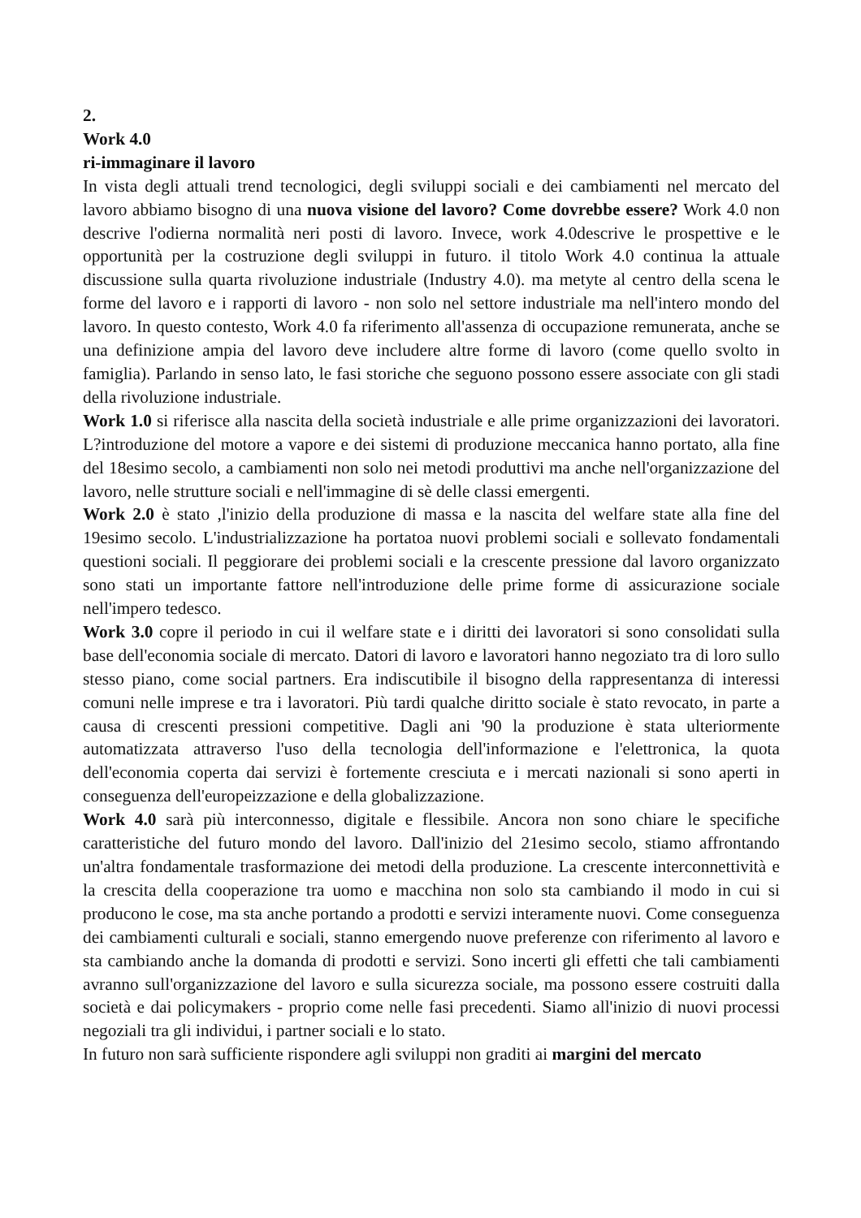2.
Work 4.0
ri-immaginare il lavoro
In vista degli attuali trend tecnologici, degli sviluppi sociali e dei cambiamenti nel mercato del lavoro abbiamo bisogno di una nuova visione del lavoro? Come dovrebbe essere? Work 4.0 non descrive l'odierna normalità neri posti di lavoro. Invece, work 4.0descrive le prospettive e le opportunità per la costruzione degli sviluppi in futuro. il titolo Work 4.0 continua la attuale discussione sulla quarta rivoluzione industriale (Industry 4.0). ma metyte al centro della scena le forme del lavoro e i rapporti di lavoro - non solo nel settore industriale ma nell'intero mondo del lavoro. In questo contesto, Work 4.0 fa riferimento all'assenza di occupazione remunerata, anche se una definizione ampia del lavoro deve includere altre forme di lavoro (come quello svolto in famiglia). Parlando in senso lato, le fasi storiche che seguono possono essere associate con gli stadi della rivoluzione industriale.
Work 1.0 si riferisce alla nascita della società industriale e alle prime organizzazioni dei lavoratori. L?introduzione del motore a vapore e dei sistemi di produzione meccanica hanno portato, alla fine del 18esimo secolo, a cambiamenti non solo nei metodi produttivi ma anche nell'organizzazione del lavoro, nelle strutture sociali e nell'immagine di sè delle classi emergenti.
Work 2.0 è stato ,l'inizio della produzione di massa e la nascita del welfare state alla fine del 19esimo secolo. L'industrializzazione ha portatoa nuovi problemi sociali e sollevato fondamentali questioni sociali. Il peggiorare dei problemi sociali e la crescente pressione dal lavoro organizzato sono stati un importante fattore nell'introduzione delle prime forme di assicurazione sociale nell'impero tedesco.
Work 3.0 copre il periodo in cui il welfare state e i diritti dei lavoratori si sono consolidati sulla base dell'economia sociale di mercato. Datori di lavoro e lavoratori hanno negoziato tra di loro sullo stesso piano, come social partners. Era indiscutibile il bisogno della rappresentanza di interessi comuni nelle imprese e tra i lavoratori. Più tardi qualche diritto sociale è stato revocato, in parte a causa di crescenti pressioni competitive. Dagli ani '90 la produzione è stata ulteriormente automatizzata attraverso l'uso della tecnologia dell'informazione e l'elettronica, la quota dell'economia coperta dai servizi è fortemente cresciuta e i mercati nazionali si sono aperti in conseguenza dell'europeizzazione e della globalizzazione.
Work 4.0 sarà più interconnesso, digitale e flessibile. Ancora non sono chiare le specifiche caratteristiche del futuro mondo del lavoro. Dall'inizio del 21esimo secolo, stiamo affrontando un'altra fondamentale trasformazione dei metodi della produzione. La crescente interconnettività e la crescita della cooperazione tra uomo e macchina non solo sta cambiando il modo in cui si producono le cose, ma sta anche portando a prodotti e servizi interamente nuovi. Come conseguenza dei cambiamenti culturali e sociali, stanno emergendo nuove preferenze con riferimento al lavoro e sta cambiando anche la domanda di prodotti e servizi. Sono incerti gli effetti che tali cambiamenti avranno sull'organizzazione del lavoro e sulla sicurezza sociale, ma possono essere costruiti dalla società e dai policymakers - proprio come nelle fasi precedenti. Siamo all'inizio di nuovi processi negoziali tra gli individui, i partner sociali e lo stato.
In futuro non sarà sufficiente rispondere agli sviluppi non graditi ai margini del mercato